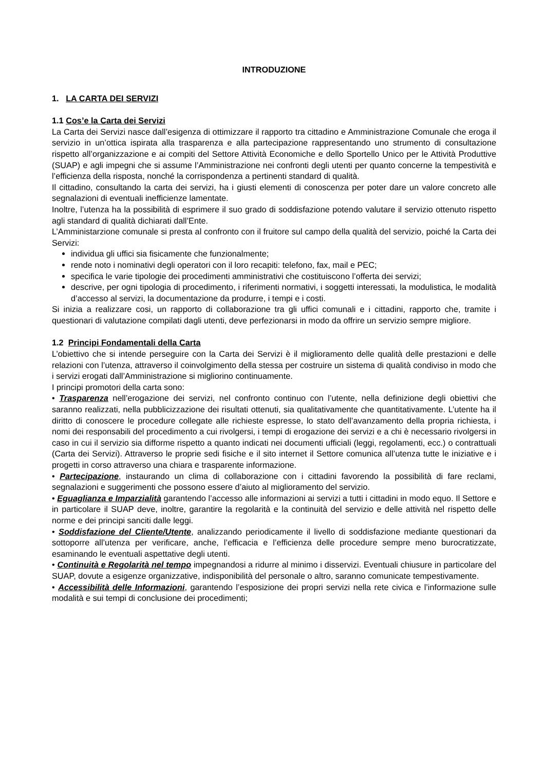INTRODUZIONE
1. LA CARTA DEI SERVIZI
1.1 Cos’e la Carta dei Servizi
La Carta dei Servizi nasce dall’esigenza di ottimizzare il rapporto tra cittadino e Amministrazione Comunale che eroga il servizio in un’ottica ispirata alla trasparenza e alla partecipazione rappresentando uno strumento di consultazione rispetto all’organizzazione e ai compiti del Settore Attività Economiche e dello Sportello Unico per le Attività Produttive (SUAP) e agli impegni che si assume l’Amministrazione nei confronti degli utenti per quanto concerne la tempestività e l’efficienza della risposta, nonché la corrispondenza a pertinenti standard di qualità.
Il cittadino, consultando la carta dei servizi, ha i giusti elementi di conoscenza per poter dare un valore concreto alle segnalazioni di eventuali inefficienze lamentate.
Inoltre, l’utenza ha la possibilità di esprimere il suo grado di soddisfazione potendo valutare il servizio ottenuto rispetto agli standard di qualità dichiarati dall’Ente.
L’Amministarzione comunale si presta al confronto con il fruitore sul campo della qualità del servizio, poiché la Carta dei Servizi:
individua gli uffici sia fisicamente che funzionalmente;
rende noto i nominativi degli operatori con il loro recapiti: telefono, fax, mail e PEC;
specifica le varie tipologie dei procedimenti amministrativi che costituiscono l’offerta dei servizi;
descrive, per ogni tipologia di procedimento, i riferimenti normativi, i soggetti interessati, la modulistica, le modalità d’accesso al servizi, la documentazione da produrre, i tempi e i costi.
Si inizia a realizzare cosi, un rapporto di collaborazione tra gli uffici comunali e i cittadini, rapporto che, tramite i questionari di valutazione compilati dagli utenti, deve perfezionarsi in modo da offrire un servizio sempre migliore.
1.2 Principi Fondamentali della Carta
L’obiettivo che si intende perseguire con la Carta dei Servizi è il miglioramento delle qualità delle prestazioni e delle relazioni con l’utenza, attraverso il coinvolgimento della stessa per costruire un sistema di qualità condiviso in modo che i servizi erogati dall’Amministrazione si migliorino continuamente.
I principi promotori della carta sono:
• Trasparenza nell’erogazione dei servizi, nel confronto continuo con l’utente, nella definizione degli obiettivi che saranno realizzati, nella pubblicizzazione dei risultati ottenuti, sia qualitativamente che quantitativamente. L’utente ha il diritto di conoscere le procedure collegate alle richieste espresse, lo stato dell’avanzamento della propria richiesta, i nomi dei responsabili del procedimento a cui rivolgersi, i tempi di erogazione dei servizi e a chi è necessario rivolgersi in caso in cui il servizio sia difforme rispetto a quanto indicati nei documenti ufficiali (leggi, regolamenti, ecc.) o contrattuali (Carta dei Servizi). Attraverso le proprie sedi fisiche e il sito internet il Settore comunica all’utenza tutte le iniziative e i progetti in corso attraverso una chiara e trasparente informazione.
• Partecipazione, instaurando un clima di collaborazione con i cittadini favorendo la possibilità di fare reclami, segnalazioni e suggerimenti che possono essere d’aiuto al miglioramento del servizio.
• Eguaglianza e Imparzialità garantendo l’accesso alle informazioni ai servizi a tutti i cittadini in modo equo. Il Settore e in particolare il SUAP deve, inoltre, garantire la regolarità e la continuità del servizio e delle attività nel rispetto delle norme e dei principi sanciti dalle leggi.
• Soddisfazione del Cliente/Utente, analizzando periodicamente il livello di soddisfazione mediante questionari da sottoporre all’utenza per verificare, anche, l’efficacia e l’efficienza delle procedure sempre meno burocratizzate, esaminando le eventuali aspettative degli utenti.
• Continuità e Regolarità nel tempo impegnandosi a ridurre al minimo i disservizi. Eventuali chiusure in particolare del SUAP, dovute a esigenze organizzative, indisponibilità del personale o altro, saranno comunicate tempestivamente.
• Accessibilità delle Informazioni, garantendo l’esposizione dei propri servizi nella rete civica e l’informazione sulle modalità e sui tempi di conclusione dei procedimenti;